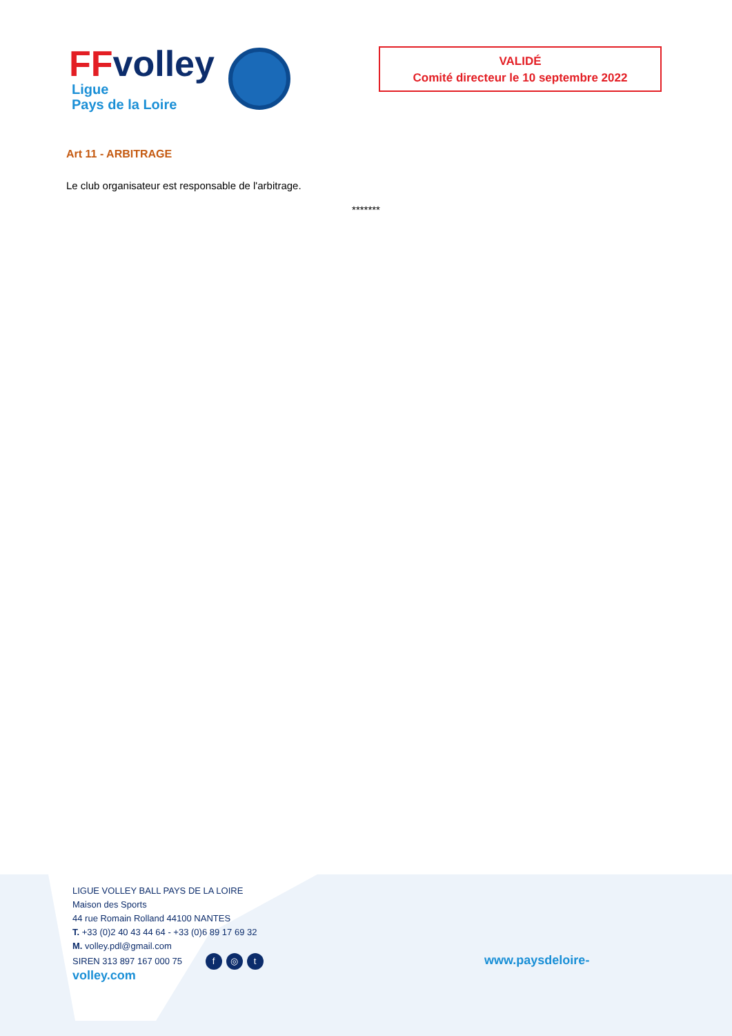FF volley
Ligue
Pays de la Loire
VALIDÉ
Comité directeur le 10 septembre 2022
Art 11 - ARBITRAGE
Le club organisateur est responsable de l'arbitrage.
*******
LIGUE VOLLEY BALL PAYS DE LA LOIRE
Maison des Sports
44 rue Romain Rolland 44100 NANTES
T. +33 (0)2 40 43 44 64 - +33 (0)6 89 17 69 32
M. volley.pdl@gmail.com
SIREN 313 897 167 000 75 f ◎ t
www.paysdeloire-
volley.com